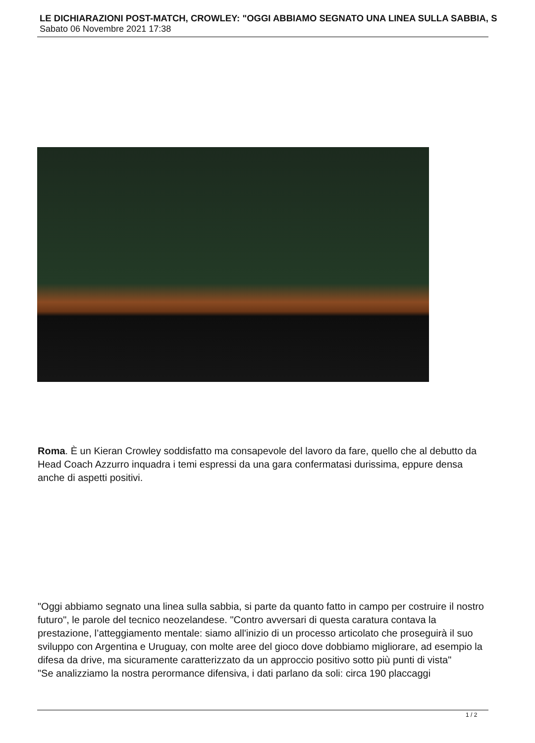LE DICHIARAZIONI POST-MATCH, CROWLEY: "OGGI ABBIAMO SEGNATO UNA LINEA SULLA SABBIA, S
Sabato 06 Novembre 2021 17:38
Roma. È un Kieran Crowley soddisfatto ma consapevole del lavoro da fare, quello che al debutto da Head Coach Azzurro inquadra i temi espressi da una gara confermatasi durissima, eppure densa anche di aspetti positivi.
"Oggi abbiamo segnato una linea sulla sabbia, si parte da quanto fatto in campo per costruire il nostro futuro", le parole del tecnico neozelandese. "Contro avversari di questa caratura contava la prestazione, l’atteggiamento mentale: siamo all'inizio di un processo articolato che proseguirà il suo sviluppo con Argentina e Uruguay, con molte aree del gioco dove dobbiamo migliorare, ad esempio la difesa da drive, ma sicuramente caratterizzato da un approccio positivo sotto più punti di vista"
"Se analizziamo la nostra perormance difensiva, i dati parlano da soli: circa 190 placcaggi
1 / 2